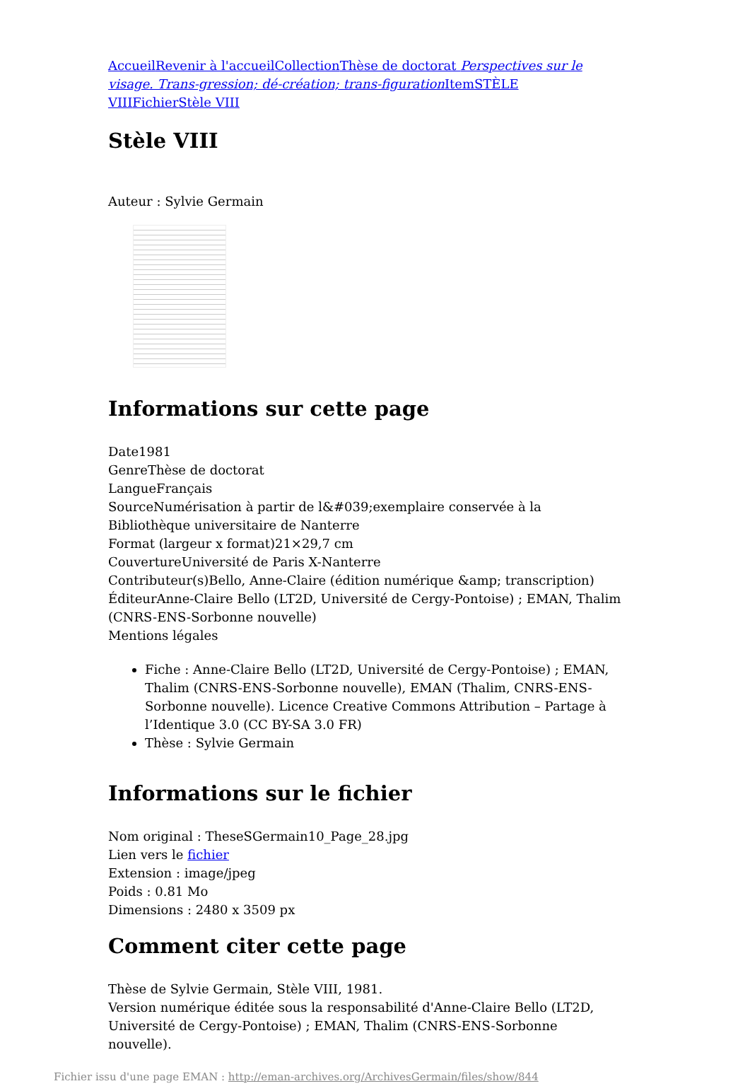Accueil Revenir à l'accueil Collection Thèse de doctorat Perspectives sur le visage. Trans-gression; dé-création; trans-figuration Item STÈLE VIII Fichier Stèle VIII
Stèle VIII
Auteur : Sylvie Germain
Informations sur cette page
Date1981
GenreThèse de doctorat
LangueFrançais
SourceNumérisation à partir de l&#039;exemplaire conservée à la Bibliothèque universitaire de Nanterre
Format (largeur x format)21×29,7 cm
CouvertureUniversité de Paris X-Nanterre
Contributeur(s)Bello, Anne-Claire (édition numérique &amp; transcription)
ÉditeurAnne-Claire Bello (LT2D, Université de Cergy-Pontoise) ; EMAN, Thalim (CNRS-ENS-Sorbonne nouvelle)
Mentions légales
Fiche : Anne-Claire Bello (LT2D, Université de Cergy-Pontoise) ; EMAN, Thalim (CNRS-ENS-Sorbonne nouvelle), EMAN (Thalim, CNRS-ENS-Sorbonne nouvelle). Licence Creative Commons Attribution – Partage à l’Identique 3.0 (CC BY-SA 3.0 FR)
Thèse : Sylvie Germain
Informations sur le fichier
Nom original : TheseSGermain10_Page_28.jpg
Lien vers le fichier
Extension : image/jpeg
Poids : 0.81 Mo
Dimensions : 2480 x 3509 px
Comment citer cette page
Thèse de Sylvie Germain, Stèle VIII, 1981.
Version numérique éditée sous la responsabilité d'Anne-Claire Bello (LT2D, Université de Cergy-Pontoise) ; EMAN, Thalim (CNRS-ENS-Sorbonne nouvelle).
Fichier issu d'une page EMAN : http://eman-archives.org/ArchivesGermain/files/show/844